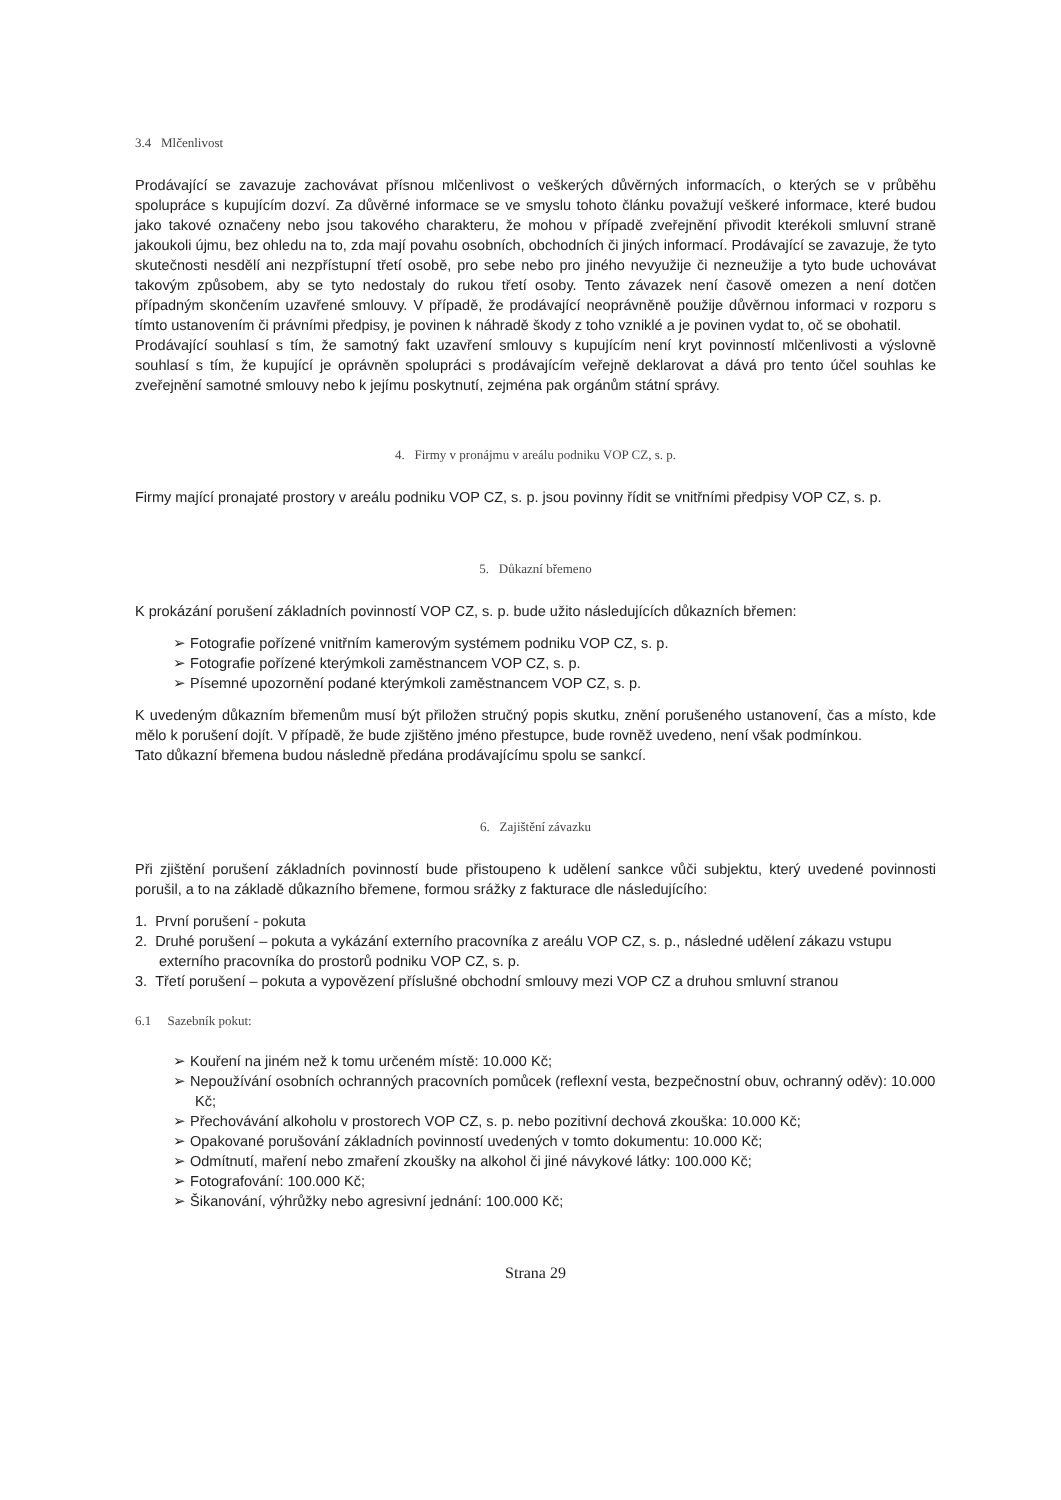3.4 Mlčenlivost
Prodávající se zavazuje zachovávat přísnou mlčenlivost o veškerých důvěrných informacích, o kterých se v průběhu spolupráce s kupujícím dozví. Za důvěrné informace se ve smyslu tohoto článku považují veškeré informace, které budou jako takové označeny nebo jsou takového charakteru, že mohou v případě zveřejnění přivodit kterékoli smluvní straně jakoukoli újmu, bez ohledu na to, zda mají povahu osobních, obchodních či jiných informací. Prodávající se zavazuje, že tyto skutečnosti nesdělí ani nezpřístupní třetí osobě, pro sebe nebo pro jiného nevyužije či nezneužije a tyto bude uchovávat takovým způsobem, aby se tyto nedostaly do rukou třetí osoby. Tento závazek není časově omezen a není dotčen případným skončením uzavřené smlouvy. V případě, že prodávající neoprávněně použije důvěrnou informaci v rozporu s tímto ustanovením či právními předpisy, je povinen k náhradě škody z toho vzniklé a je povinen vydat to, oč se obohatil.
Prodávající souhlasí s tím, že samotný fakt uzavření smlouvy s kupujícím není kryt povinností mlčenlivosti a výslovně souhlasí s tím, že kupující je oprávněn spolupráci s prodávajícím veřejně deklarovat a dává pro tento účel souhlas ke zveřejnění samotné smlouvy nebo k jejímu poskytnutí, zejména pak orgánům státní správy.
4. Firmy v pronájmu v areálu podniku VOP CZ, s. p.
Firmy mající pronajaté prostory v areálu podniku VOP CZ, s. p. jsou povinny řídit se vnitřními předpisy VOP CZ, s. p.
5. Důkazní břemeno
K prokázání porušení základních povinností VOP CZ, s. p. bude užito následujících důkazních břemen:
➢ Fotografie pořízené vnitřním kamerovým systémem podniku VOP CZ, s. p.
➢ Fotografie pořízené kterýmkoli zaměstnancem VOP CZ, s. p.
➢ Písemné upozornění podané kterýmkoli zaměstnancem VOP CZ, s. p.
K uvedeným důkazním břemenům musí být přiložen stručný popis skutku, znění porušeného ustanovení, čas a místo, kde mělo k porušení dojít. V případě, že bude zjištěno jméno přestupce, bude rovněž uvedeno, není však podmínkou.
Tato důkazní břemena budou následně předána prodávajícímu spolu se sankcí.
6. Zajištění závazku
Při zjištění porušení základních povinností bude přistoupeno k udělení sankce vůči subjektu, který uvedené povinnosti porušil, a to na základě důkazního břemene, formou srážky z fakturace dle následujícího:
1. První porušení - pokuta
2. Druhé porušení – pokuta a vykázání externího pracovníka z areálu VOP CZ, s. p., následné udělení zákazu vstupu externího pracovníka do prostorů podniku VOP CZ, s. p.
3. Třetí porušení – pokuta a vypovězení příslušné obchodní smlouvy mezi VOP CZ a druhou smluvní stranou
6.1 Sazebník pokut:
➢ Kouření na jiném než k tomu určeném místě: 10.000 Kč;
➢ Nepoužívání osobních ochranných pracovních pomůcek (reflexní vesta, bezpečnostní obuv, ochranný oděv): 10.000 Kč;
➢ Přechovávání alkoholu v prostorech VOP CZ, s. p. nebo pozitivní dechová zkouška: 10.000 Kč;
➢ Opakované porušování základních povinností uvedených v tomto dokumentu: 10.000 Kč;
➢ Odmítnutí, maření nebo zmaření zkoušky na alkohol či jiné návykové látky: 100.000 Kč;
➢ Fotografování: 100.000 Kč;
➢ Šikanování, výhrůžky nebo agresivní jednání: 100.000 Kč;
Strana 29